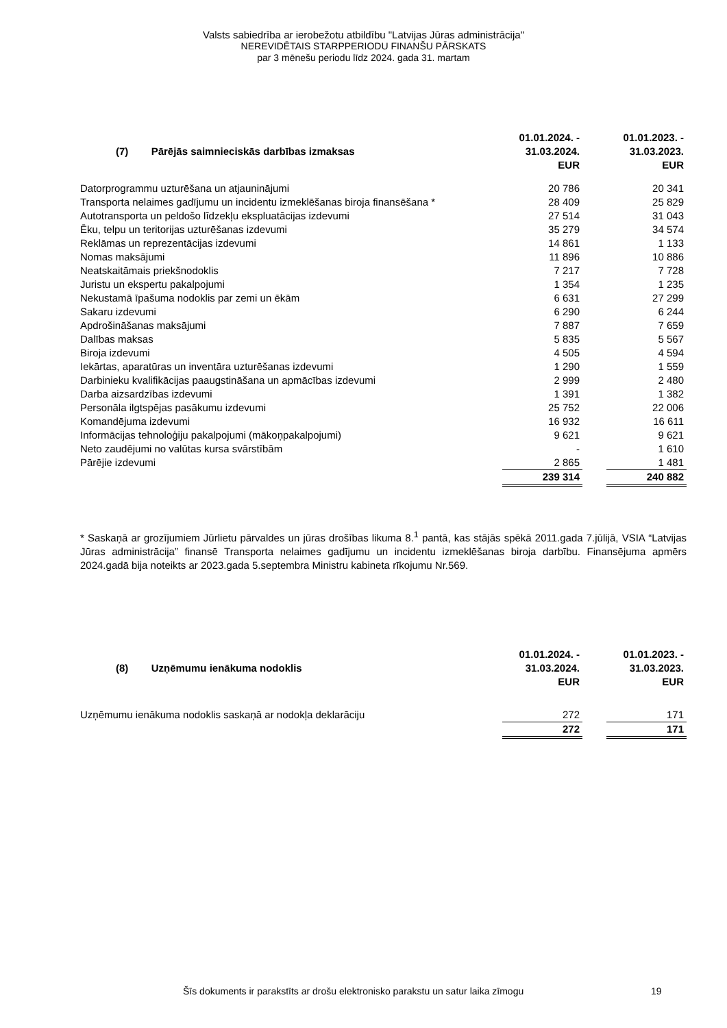Valsts sabiedrība ar ierobežotu atbildību "Latvijas Jūras administrācija"
NEREVIDĒTAIS STARPPERIODU FINANŠU PĀRSKATS
par 3 mēnešu periodu līdz 2024. gada 31. martam
| (7) Pārējās saimnieciskās darbības izmaksas | 01.01.2024. - 31.03.2024. EUR | | 01.01.2023. - 31.03.2023. EUR |
| --- | --- | --- | --- |
| Datorprogrammu uzturēšana un atjauninājumi | 20 786 | | 20 341 |
| Transporta nelaimes gadījumu un incidentu izmeklēšanas biroja finansēšana * | 28 409 | | 25 829 |
| Autotransporta un peldošo līdzekļu ekspluatācijas izdevumi | 27 514 | | 31 043 |
| Ēku, telpu un teritorijas uzturēšanas izdevumi | 35 279 | | 34 574 |
| Reklāmas un reprezentācijas izdevumi | 14 861 | | 1 133 |
| Nomas maksājumi | 11 896 | | 10 886 |
| Neatskaitāmais priekšnodoklis | 7 217 | | 7 728 |
| Juristu un ekspertu pakalpojumi | 1 354 | | 1 235 |
| Nekustamā īpašuma nodoklis par zemi un ēkām | 6 631 | | 27 299 |
| Sakaru izdevumi | 6 290 | | 6 244 |
| Apdrošināšanas maksājumi | 7 887 | | 7 659 |
| Dalības maksas | 5 835 | | 5 567 |
| Biroja izdevumi | 4 505 | | 4 594 |
| Iekārtas, aparatūras un inventāra uzturēšanas izdevumi | 1 290 | | 1 559 |
| Darbinieku kvalifikācijas paaugstināšana un apmācības izdevumi | 2 999 | | 2 480 |
| Darba aizsardzības izdevumi | 1 391 | | 1 382 |
| Personāla ilgtspējas pasākumu izdevumi | 25 752 | | 22 006 |
| Komandējuma izdevumi | 16 932 | | 16 611 |
| Informācijas tehnoloģiju pakalpojumi (mākoņpakalpojumi) | 9 621 | | 9 621 |
| Neto zaudējumi no valūtas kursa svārstībām | - | | 1 610 |
| Pārējie izdevumi | 2 865 | | 1 481 |
| | 239 314 | | 240 882 |
* Saskaņā ar grozījumiem Jūrlietu pārvaldes un jūras drošības likuma 8.<sup>1</sup> pantā, kas stājās spēkā 2011.gada 7.jūlijā, VSIA “Latvijas Jūras administrācija” finansē Transporta nelaimes gadījumu un incidentu izmeklēšanas biroja darbību. Finansējuma apmērs 2024.gadā bija noteikts ar 2023.gada 5.septembra Ministru kabineta rīkojumu Nr.569.
| (8) Uzņēmumu ienākuma nodoklis | 01.01.2024. - 31.03.2024. EUR | | 01.01.2023. - 31.03.2023. EUR |
| --- | --- | --- | --- |
| Uzņēmumu ienākuma nodoklis saskaņā ar nodokļa deklarāciju | 272 | | 171 |
| | 272 | | 171 |
Šīs dokuments ir parakstīts ar drošu elektronisko parakstu un satur laika zīmogu 19